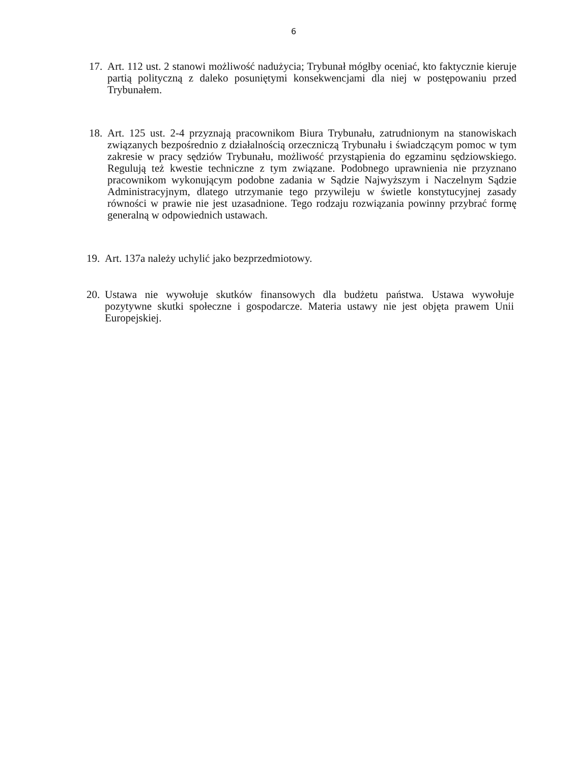6
17. Art. 112 ust. 2 stanowi możliwość nadużycia; Trybunał mógłby oceniać, kto faktycznie kieruje partią polityczną z daleko posuniętymi konsekwencjami dla niej w postępowaniu przed Trybunałem.
18. Art. 125 ust. 2-4 przyznają pracownikom Biura Trybunału, zatrudnionym na stanowiskach związanych bezpośrednio z działalnością orzeczniczą Trybunału i świadczącym pomoc w tym zakresie w pracy sędziów Trybunału, możliwość przystąpienia do egzaminu sędziowskiego. Regulują też kwestie techniczne z tym związane. Podobnego uprawnienia nie przyznano pracownikom wykonującym podobne zadania w Sądzie Najwyższym i Naczelnym Sądzie Administracyjnym, dlatego utrzymanie tego przywileju w świetle konstytucyjnej zasady równości w prawie nie jest uzasadnione. Tego rodzaju rozwiązania powinny przybrać formę generalną w odpowiednich ustawach.
19. Art. 137a należy uchylić jako bezprzedmiotowy.
20. Ustawa nie wywołuje skutków finansowych dla budżetu państwa. Ustawa wywołuje pozytywne skutki społeczne i gospodarcze. Materia ustawy nie jest objęta prawem Unii Europejskiej.